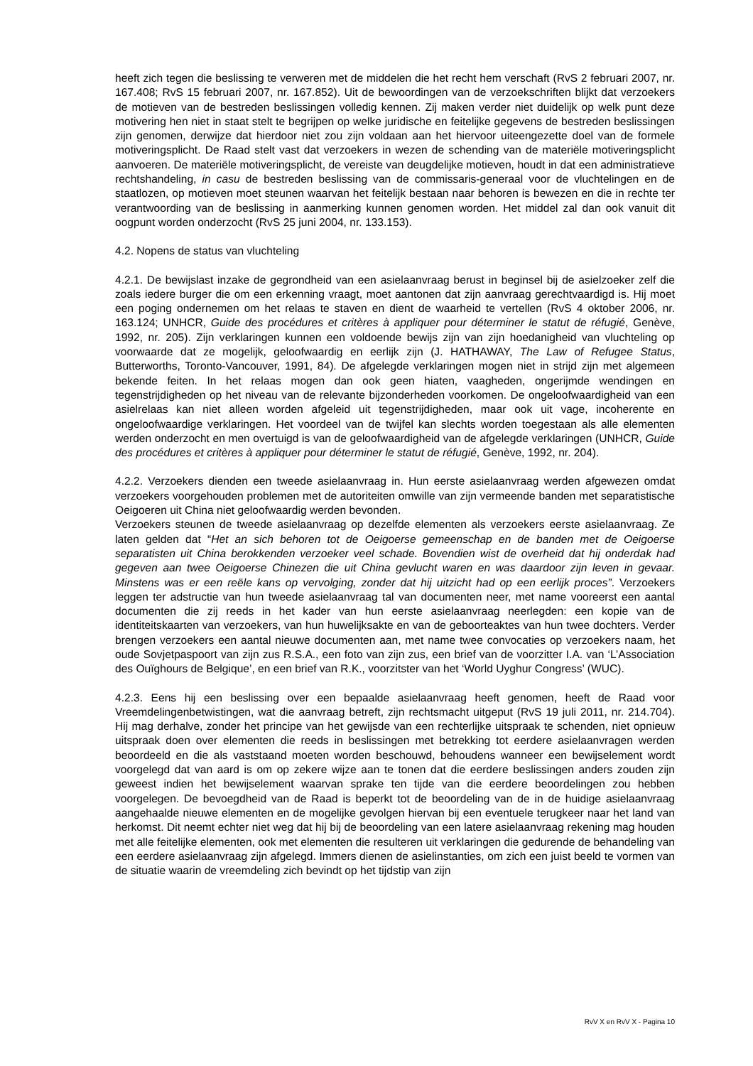heeft zich tegen die beslissing te verweren met de middelen die het recht hem verschaft (RvS 2 februari 2007, nr. 167.408; RvS 15 februari 2007, nr. 167.852). Uit de bewoordingen van de verzoekschriften blijkt dat verzoekers de motieven van de bestreden beslissingen volledig kennen. Zij maken verder niet duidelijk op welk punt deze motivering hen niet in staat stelt te begrijpen op welke juridische en feitelijke gegevens de bestreden beslissingen zijn genomen, derwijze dat hierdoor niet zou zijn voldaan aan het hiervoor uiteengezette doel van de formele motiveringsplicht. De Raad stelt vast dat verzoekers in wezen de schending van de materiële motiveringsplicht aanvoeren. De materiële motiveringsplicht, de vereiste van deugdelijke motieven, houdt in dat een administratieve rechtshandeling, in casu de bestreden beslissing van de commissaris-generaal voor de vluchtelingen en de staatlozen, op motieven moet steunen waarvan het feitelijk bestaan naar behoren is bewezen en die in rechte ter verantwoording van de beslissing in aanmerking kunnen genomen worden. Het middel zal dan ook vanuit dit oogpunt worden onderzocht (RvS 25 juni 2004, nr. 133.153).
4.2. Nopens de status van vluchteling
4.2.1. De bewijslast inzake de gegrondheid van een asielaanvraag berust in beginsel bij de asielzoeker zelf die zoals iedere burger die om een erkenning vraagt, moet aantonen dat zijn aanvraag gerechtvaardigd is. Hij moet een poging ondernemen om het relaas te staven en dient de waarheid te vertellen (RvS 4 oktober 2006, nr. 163.124; UNHCR, Guide des procédures et critères à appliquer pour déterminer le statut de réfugié, Genève, 1992, nr. 205). Zijn verklaringen kunnen een voldoende bewijs zijn van zijn hoedanigheid van vluchteling op voorwaarde dat ze mogelijk, geloofwaardig en eerlijk zijn (J. HATHAWAY, The Law of Refugee Status, Butterworths, Toronto-Vancouver, 1991, 84). De afgelegde verklaringen mogen niet in strijd zijn met algemeen bekende feiten. In het relaas mogen dan ook geen hiaten, vaagheden, ongerijmde wendingen en tegenstrijdigheden op het niveau van de relevante bijzonderheden voorkomen. De ongeloofwaardigheid van een asielrelaas kan niet alleen worden afgeleid uit tegenstrijdigheden, maar ook uit vage, incoherente en ongeloofwaardige verklaringen. Het voordeel van de twijfel kan slechts worden toegestaan als alle elementen werden onderzocht en men overtuigd is van de geloofwaardigheid van de afgelegde verklaringen (UNHCR, Guide des procédures et critères à appliquer pour déterminer le statut de réfugié, Genève, 1992, nr. 204).
4.2.2. Verzoekers dienden een tweede asielaanvraag in. Hun eerste asielaanvraag werden afgewezen omdat verzoekers voorgehouden problemen met de autoriteiten omwille van zijn vermeende banden met separatistische Oeigoeren uit China niet geloofwaardig werden bevonden.
Verzoekers steunen de tweede asielaanvraag op dezelfde elementen als verzoekers eerste asielaanvraag. Ze laten gelden dat “Het an sich behoren tot de Oeigoerse gemeenschap en de banden met de Oeigoerse separatisten uit China berokkenden verzoeker veel schade. Bovendien wist de overheid dat hij onderdak had gegeven aan twee Oeigoerse Chinezen die uit China gevlucht waren en was daardoor zijn leven in gevaar. Minstens was er een reële kans op vervolging, zonder dat hij uitzicht had op een eerlijk proces”. Verzoekers leggen ter adstructie van hun tweede asielaanvraag tal van documenten neer, met name vooreerst een aantal documenten die zij reeds in het kader van hun eerste asielaanvraag neerlegden: een kopie van de identiteitskaarten van verzoekers, van hun huwelijksakte en van de geboorteaktes van hun twee dochters. Verder brengen verzoekers een aantal nieuwe documenten aan, met name twee convocaties op verzoekers naam, het oude Sovjetpaspoort van zijn zus R.S.A., een foto van zijn zus, een brief van de voorzitter I.A. van ‘L’Association des Ouïghours de Belgique’, en een brief van R.K., voorzitster van het ‘World Uyghur Congress’ (WUC).
4.2.3. Eens hij een beslissing over een bepaalde asielaanvraag heeft genomen, heeft de Raad voor Vreemdelingenbetwistingen, wat die aanvraag betreft, zijn rechtsmacht uitgeput (RvS 19 juli 2011, nr. 214.704). Hij mag derhalve, zonder het principe van het gewijsde van een rechterlijke uitspraak te schenden, niet opnieuw uitspraak doen over elementen die reeds in beslissingen met betrekking tot eerdere asielaanvragen werden beoordeeld en die als vaststaand moeten worden beschouwd, behoudens wanneer een bewijselement wordt voorgelegd dat van aard is om op zekere wijze aan te tonen dat die eerdere beslissingen anders zouden zijn geweest indien het bewijselement waarvan sprake ten tijde van die eerdere beoordelingen zou hebben voorgelegen. De bevoegdheid van de Raad is beperkt tot de beoordeling van de in de huidige asielaanvraag aangehaalde nieuwe elementen en de mogelijke gevolgen hiervan bij een eventuele terugkeer naar het land van herkomst. Dit neemt echter niet weg dat hij bij de beoordeling van een latere asielaanvraag rekening mag houden met alle feitelijke elementen, ook met elementen die resulteren uit verklaringen die gedurende de behandeling van een eerdere asielaanvraag zijn afgelegd. Immers dienen de asielinstanties, om zich een juist beeld te vormen van de situatie waarin de vreemdeling zich bevindt op het tijdstip van zijn
RvV X en RvV X - Pagina 10